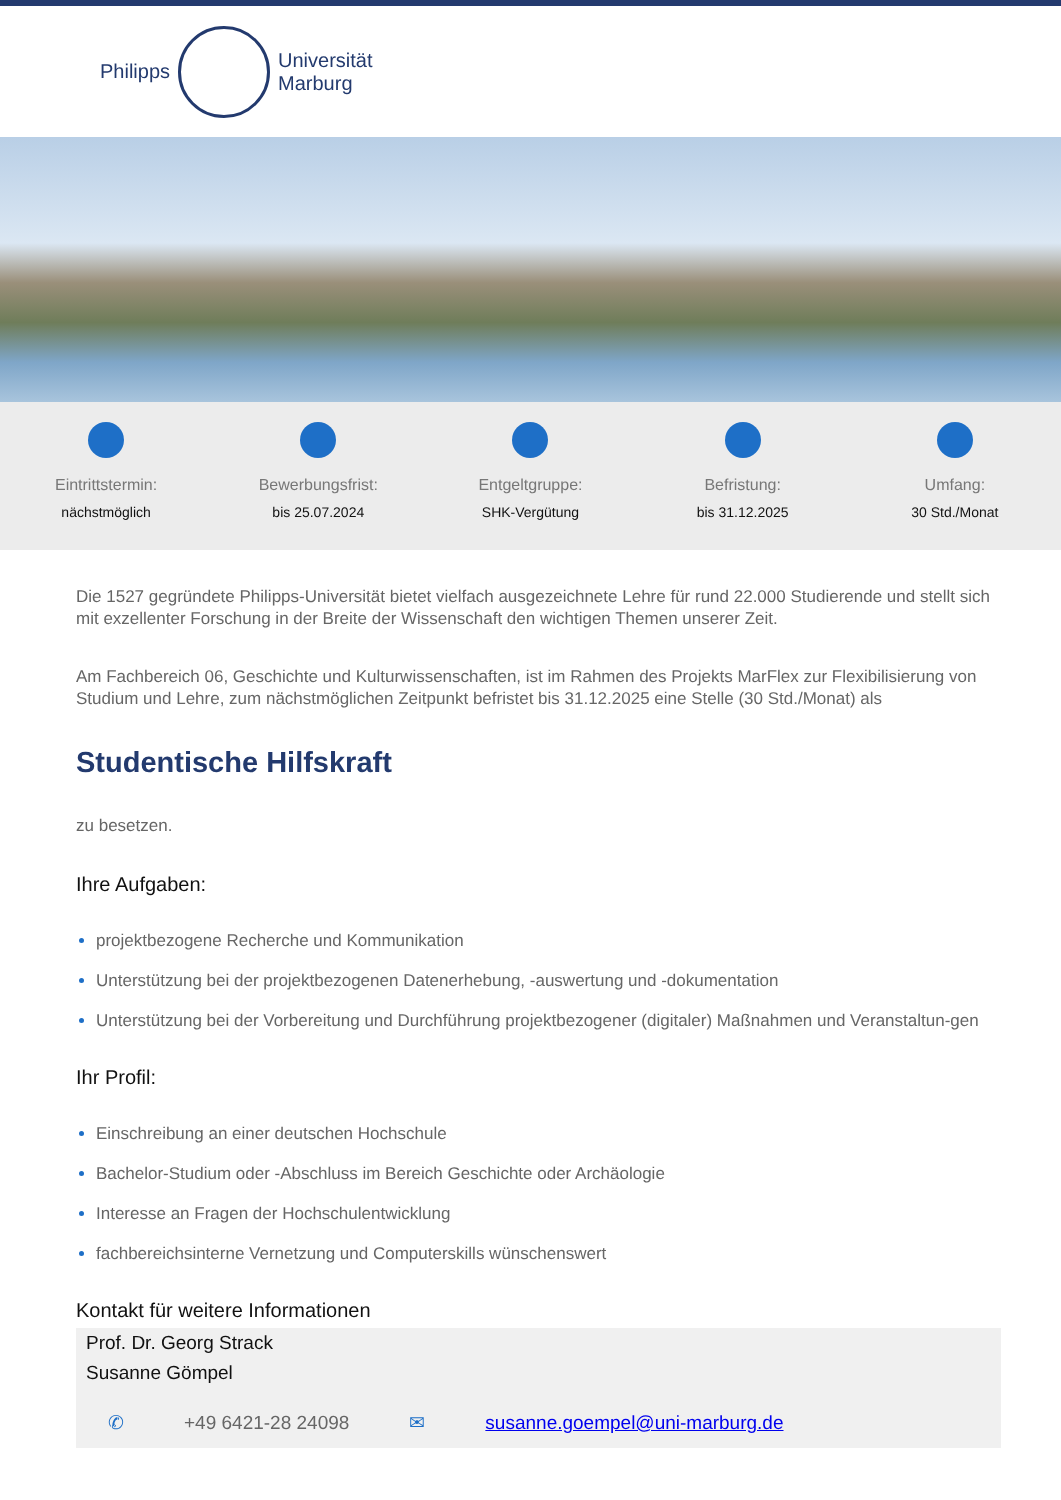Philipps
Universität
Marburg
Eintrittstermin:
nächstmöglich
Bewerbungsfrist:
bis 25.07.2024
Entgeltgruppe:
SHK-Vergütung
Befristung:
bis 31.12.2025
Umfang:
30 Std./Monat
Die 1527 gegründete Philipps-Universität bietet vielfach ausgezeichnete Lehre für rund 22.000 Studierende und stellt sich mit exzellenter Forschung in der Breite der Wissenschaft den wichtigen Themen unserer Zeit.
Am Fachbereich 06, Geschichte und Kulturwissenschaften, ist im Rahmen des Projekts MarFlex zur Flexibilisierung von Studium und Lehre, zum nächstmöglichen Zeitpunkt befristet bis 31.12.2025 eine Stelle (30 Std./Monat) als
Studentische Hilfskraft
zu besetzen.
Ihre Aufgaben:
projektbezogene Recherche und Kommunikation
Unterstützung bei der projektbezogenen Datenerhebung, -auswertung und -dokumentation
Unterstützung bei der Vorbereitung und Durchführung projektbezogener (digitaler) Maßnahmen und Veranstaltun-gen
Ihr Profil:
Einschreibung an einer deutschen Hochschule
Bachelor-Studium oder -Abschluss im Bereich Geschichte oder Archäologie
Interesse an Fragen der Hochschulentwicklung
fachbereichsinterne Vernetzung und Computerskills wünschenswert
Kontakt für weitere Informationen
Prof. Dr. Georg Strack
Susanne Gömpel
✆ +49 6421-28 24098 ✉ susanne.goempel@uni-marburg.de